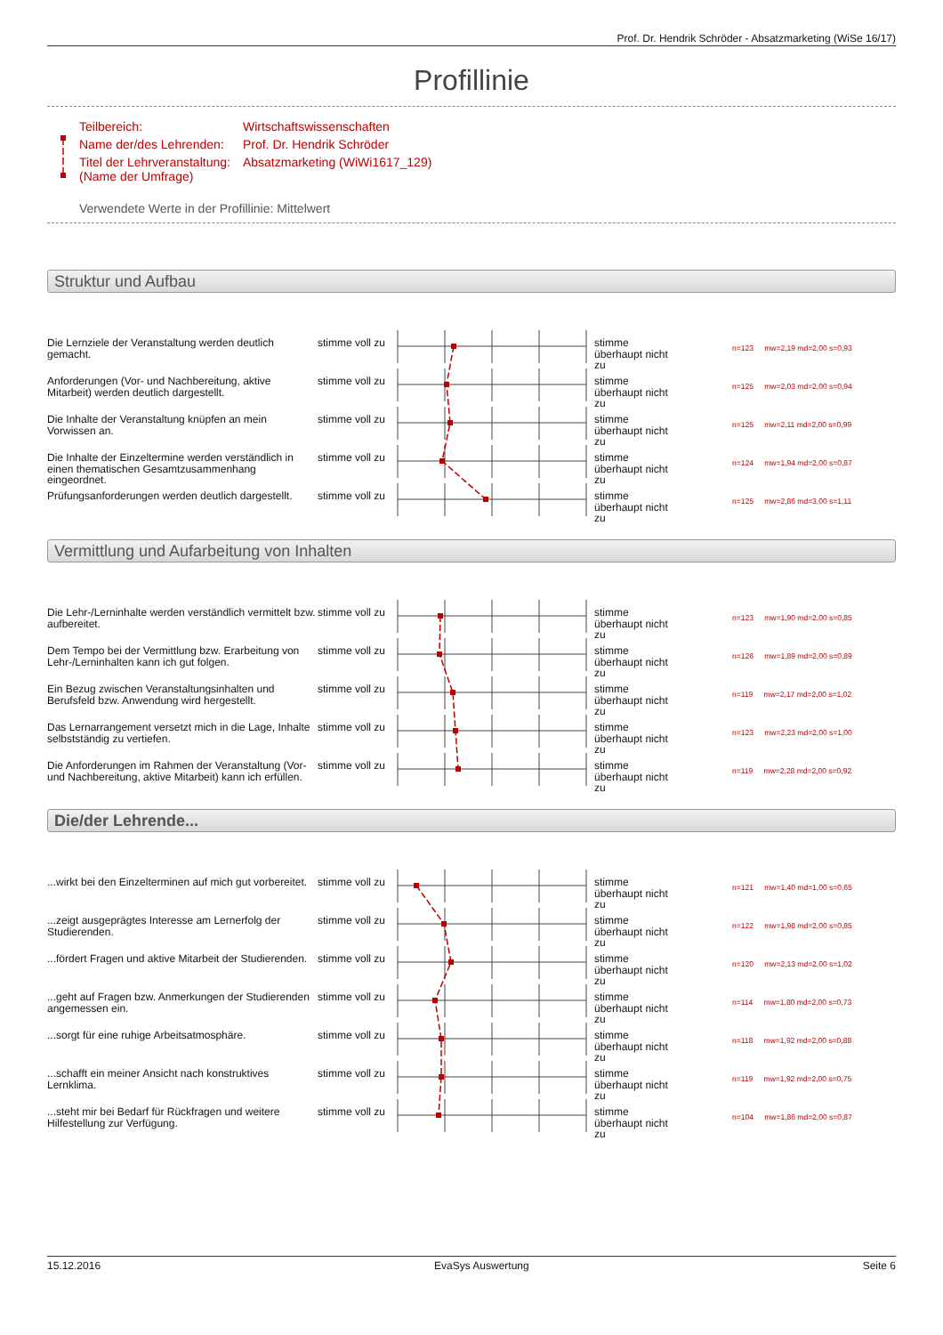Prof. Dr. Hendrik Schröder - Absatzmarketing (WiSe 16/17)
Profillinie
| Teilbereich: | Wirtschaftswissenschaften |
| Name der/des Lehrenden: | Prof. Dr. Hendrik Schröder |
| Titel der Lehrveranstaltung: (Name der Umfrage) | Absatzmarketing (WiWi1617_129) |
Verwendete Werte in der Profillinie: Mittelwert
Struktur und Aufbau
Die Lernziele der Veranstaltung werden deutlich gemacht.
stimme voll zu
stimme
überhaupt nicht
zu
n=123 mw=2,19 md=2,00 s=0,93
Anforderungen (Vor- und Nachbereitung, aktive Mitarbeit) werden deutlich dargestellt.
stimme voll zu
stimme
überhaupt nicht
zu
n=125 mw=2,03 md=2,00 s=0,94
Die Inhalte der Veranstaltung knüpfen an mein Vorwissen an.
stimme voll zu
stimme
überhaupt nicht
zu
n=125 mw=2,11 md=2,00 s=0,99
Die Inhalte der Einzeltermine werden verständlich in einen thematischen Gesamtzusammenhang eingeordnet.
stimme voll zu
stimme
überhaupt nicht
zu
n=124 mw=1,94 md=2,00 s=0,87
Prüfungsanforderungen werden deutlich dargestellt.
stimme voll zu
stimme
überhaupt nicht
zu
n=125 mw=2,86 md=3,00 s=1,11
Vermittlung und Aufarbeitung von Inhalten
Die Lehr-/Lerninhalte werden verständlich vermittelt bzw. aufbereitet.
stimme voll zu
stimme
überhaupt nicht
zu
n=123 mw=1,90 md=2,00 s=0,85
Dem Tempo bei der Vermittlung bzw. Erarbeitung von Lehr-/Lerninhalten kann ich gut folgen.
stimme voll zu
stimme
überhaupt nicht
zu
n=126 mw=1,89 md=2,00 s=0,89
Ein Bezug zwischen Veranstaltungsinhalten und Berufsfeld bzw. Anwendung wird hergestellt.
stimme voll zu
stimme
überhaupt nicht
zu
n=119 mw=2,17 md=2,00 s=1,02
Das Lernarrangement versetzt mich in die Lage, Inhalte selbstständig zu vertiefen.
stimme voll zu
stimme
überhaupt nicht
zu
n=123 mw=2,23 md=2,00 s=1,00
Die Anforderungen im Rahmen der Veranstaltung (Vor- und Nachbereitung, aktive Mitarbeit) kann ich erfüllen.
stimme voll zu
stimme
überhaupt nicht
zu
n=119 mw=2,28 md=2,00 s=0,92
Die/der Lehrende...
...wirkt bei den Einzelterminen auf mich gut vorbereitet.
stimme voll zu
stimme
überhaupt nicht
zu
n=121 mw=1,40 md=1,00 s=0,65
...zeigt ausgeprägtes Interesse am Lernerfolg der Studierenden.
stimme voll zu
stimme
überhaupt nicht
zu
n=122 mw=1,98 md=2,00 s=0,85
...fördert Fragen und aktive Mitarbeit der Studierenden.
stimme voll zu
stimme
überhaupt nicht
zu
n=120 mw=2,13 md=2,00 s=1,02
...geht auf Fragen bzw. Anmerkungen der Studierenden angemessen ein.
stimme voll zu
stimme
überhaupt nicht
zu
n=114 mw=1,80 md=2,00 s=0,73
...sorgt für eine ruhige Arbeitsatmosphäre.
stimme voll zu
stimme
überhaupt nicht
zu
n=118 mw=1,92 md=2,00 s=0,88
...schafft ein meiner Ansicht nach konstruktives Lernklima.
stimme voll zu
stimme
überhaupt nicht
zu
n=119 mw=1,92 md=2,00 s=0,75
...steht mir bei Bedarf für Rückfragen und weitere Hilfestellung zur Verfügung.
stimme voll zu
stimme
überhaupt nicht
zu
n=104 mw=1,86 md=2,00 s=0,87
15.12.2016 EvaSys Auswertung Seite 6